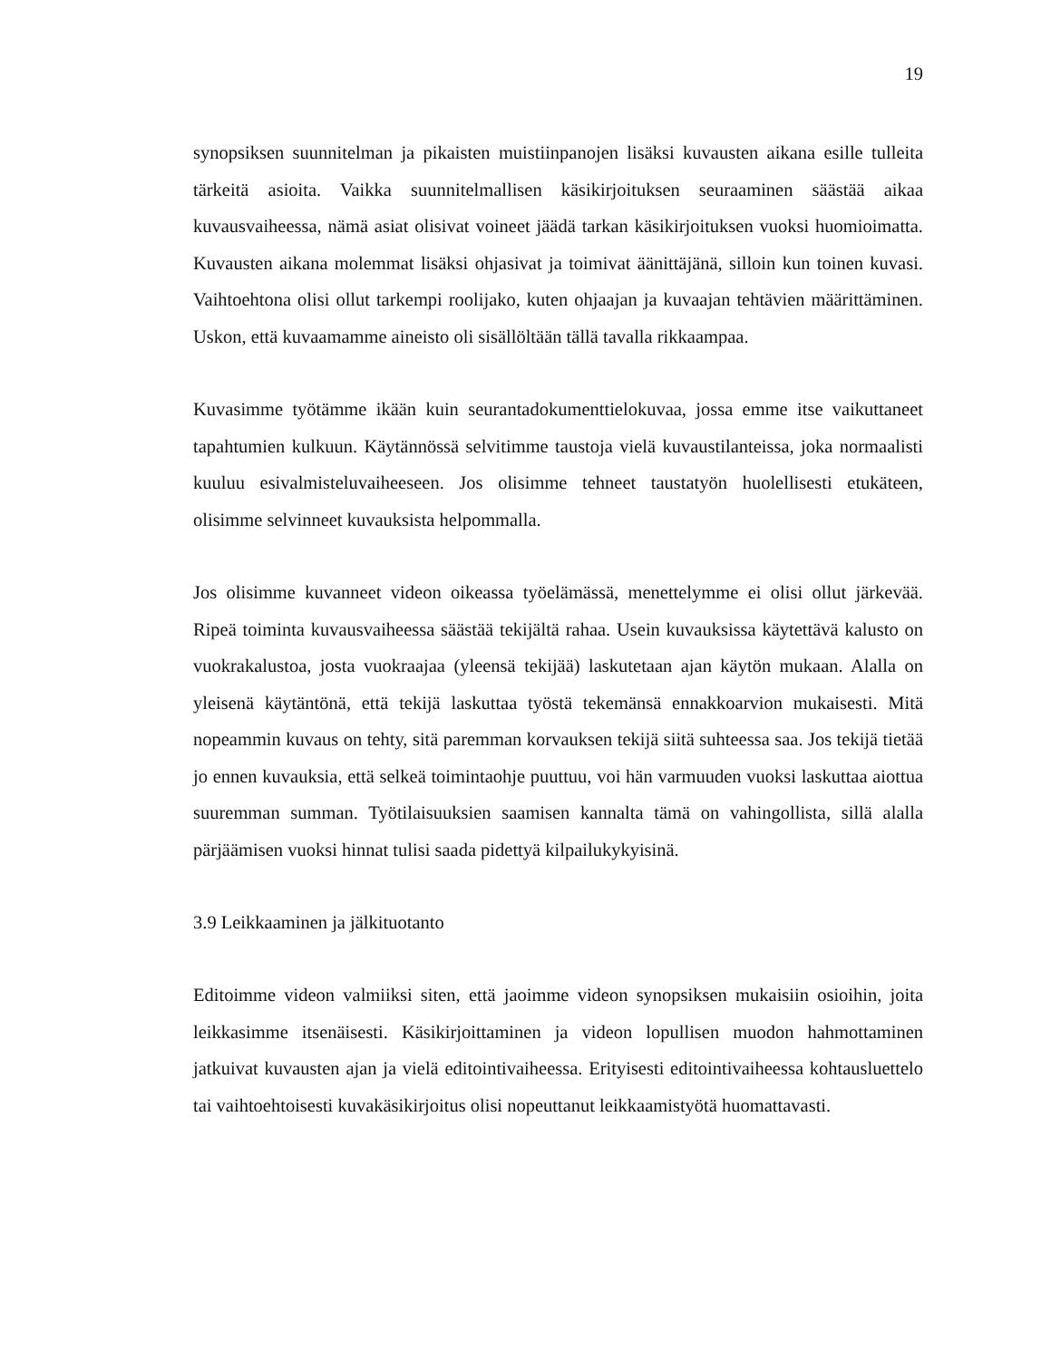19
synopsiksen suunnitelman ja pikaisten muistiinpanojen lisäksi kuvausten aikana esille tulleita tärkeitä asioita. Vaikka suunnitelmallisen käsikirjoituksen seuraaminen säästää aikaa kuvausvaiheessa, nämä asiat olisivat voineet jäädä tarkan käsikirjoituksen vuoksi huomioimatta. Kuvausten aikana molemmat lisäksi ohjasivat ja toimivat äänittäjänä, silloin kun toinen kuvasi. Vaihtoehtona olisi ollut tarkempi roolijako, kuten ohjaajan ja kuvaajan tehtävien määrittäminen. Uskon, että kuvaamamme aineisto oli sisällöltään tällä tavalla rikkaampaa.
Kuvasimme työtämme ikään kuin seurantadokumenttielokuvaa, jossa emme itse vaikuttaneet tapahtumien kulkuun. Käytännössä selvitimme taustoja vielä kuvaustilanteissa, joka normaalisti kuuluu esivalmisteluvaiheeseen. Jos olisimme tehneet taustatyön huolellisesti etukäteen, olisimme selvinneet kuvauksista helpommalla.
Jos olisimme kuvanneet videon oikeassa työelämässä, menettelymme ei olisi ollut järkevää. Ripeä toiminta kuvausvaiheessa säästää tekijältä rahaa. Usein kuvauksissa käytettävä kalusto on vuokrakalustoa, josta vuokraajaa (yleensä tekijää) laskutetaan ajan käytön mukaan. Alalla on yleisenä käytäntönä, että tekijä laskuttaa työstä tekemänsä ennakkoarvion mukaisesti. Mitä nopeammin kuvaus on tehty, sitä paremman korvauksen tekijä siitä suhteessa saa. Jos tekijä tietää jo ennen kuvauksia, että selkeä toimintaohje puuttuu, voi hän varmuuden vuoksi laskuttaa aiottua suuremman summan. Työtilaisuuksien saamisen kannalta tämä on vahingollista, sillä alalla pärjäämisen vuoksi hinnat tulisi saada pidettyä kilpailukykyisinä.
3.9 Leikkaaminen ja jälkituotanto
Editoimme videon valmiiksi siten, että jaoimme videon synopsiksen mukaisiin osioihin, joita leikkasimme itsenäisesti. Käsikirjoittaminen ja videon lopullisen muodon hahmottaminen jatkuivat kuvausten ajan ja vielä editointivaiheessa. Erityisesti editointivaiheessa kohtausluettelo tai vaihtoehtoisesti kuvakäsikirjoitus olisi nopeuttanut leikkaamistyötä huomattavasti.